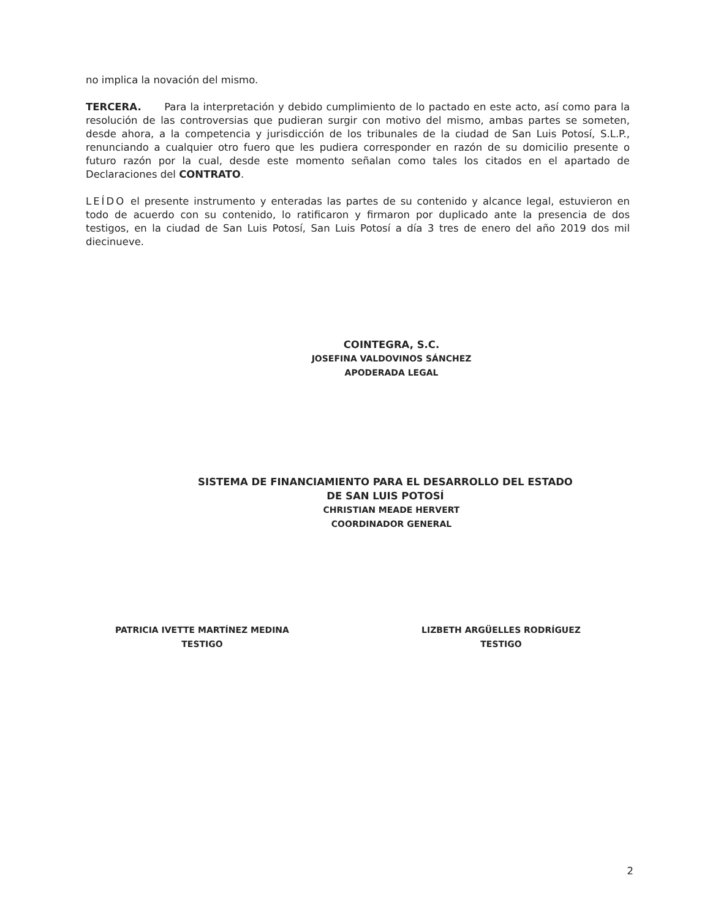no implica la novación del mismo.
TERCERA. Para la interpretación y debido cumplimiento de lo pactado en este acto, así como para la resolución de las controversias que pudieran surgir con motivo del mismo, ambas partes se someten, desde ahora, a la competencia y jurisdicción de los tribunales de la ciudad de San Luis Potosí, S.L.P., renunciando a cualquier otro fuero que les pudiera corresponder en razón de su domicilio presente o futuro razón por la cual, desde este momento señalan como tales los citados en el apartado de Declaraciones del CONTRATO.
LEÍDO el presente instrumento y enteradas las partes de su contenido y alcance legal, estuvieron en todo de acuerdo con su contenido, lo ratificaron y firmaron por duplicado ante la presencia de dos testigos, en la ciudad de San Luis Potosí, San Luis Potosí a día 3 tres de enero del año 2019 dos mil diecinueve.
COINTEGRA, S.C.
JOSEFINA VALDOVINOS SÁNCHEZ
APODERADA LEGAL
SISTEMA DE FINANCIAMIENTO PARA EL DESARROLLO DEL ESTADO
DE SAN LUIS POTOSÍ
CHRISTIAN MEADE HERVERT
COORDINADOR GENERAL
PATRICIA IVETTE MARTÍNEZ MEDINA
TESTIGO
LIZBETH ARGÜELLES RODRÍGUEZ
TESTIGO
2